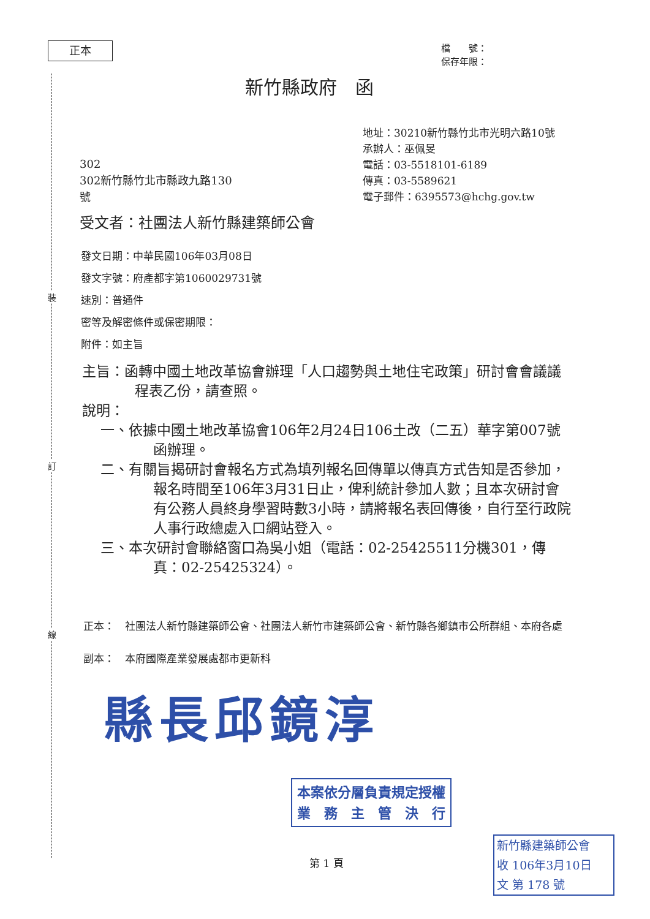正本
檔　　號：
保存年限：
新竹縣政府　函
地址：30210新竹縣竹北市光明六路10號
承辦人：巫佩旻
電話：03-5518101-6189
傳真：03-5589621
電子郵件：6395573@hchg.gov.tw
302
302新竹縣竹北市縣政九路130
號
受文者：社團法人新竹縣建築師公會
發文日期：中華民國106年03月08日
發文字號：府產都字第1060029731號
速別：普通件
密等及解密條件或保密期限：
附件：如主旨
裝
訂
線
主旨：函轉中國土地改革協會辦理「人口趨勢與土地住宅政策」研討會會議議程表乙份，請查照。
說明：
一、依據中國土地改革協會106年2月24日106土改（二五）華字第007號函辦理。
二、有關旨揭研討會報名方式為填列報名回傳單以傳真方式告知是否參加，報名時間至106年3月31日止，俾利統計參加人數；且本次研討會有公務人員終身學習時數3小時，請將報名表回傳後，自行至行政院人事行政總處入口網站登入。
三、本次研討會聯絡窗口為吳小姐（電話：02-25425511分機301，傳真：02-25425324）。
正本：　社團法人新竹縣建築師公會、社團法人新竹市建築師公會、新竹縣各鄉鎮市公所群組、本府各處
副本：　本府國際產業發展處都市更新科
縣長邱鏡淳
本案依分層負責規定授權
業　務　主　管　決　行
第 1 頁
新竹縣建築師公會
收 106年3月10日
文 第 178 號